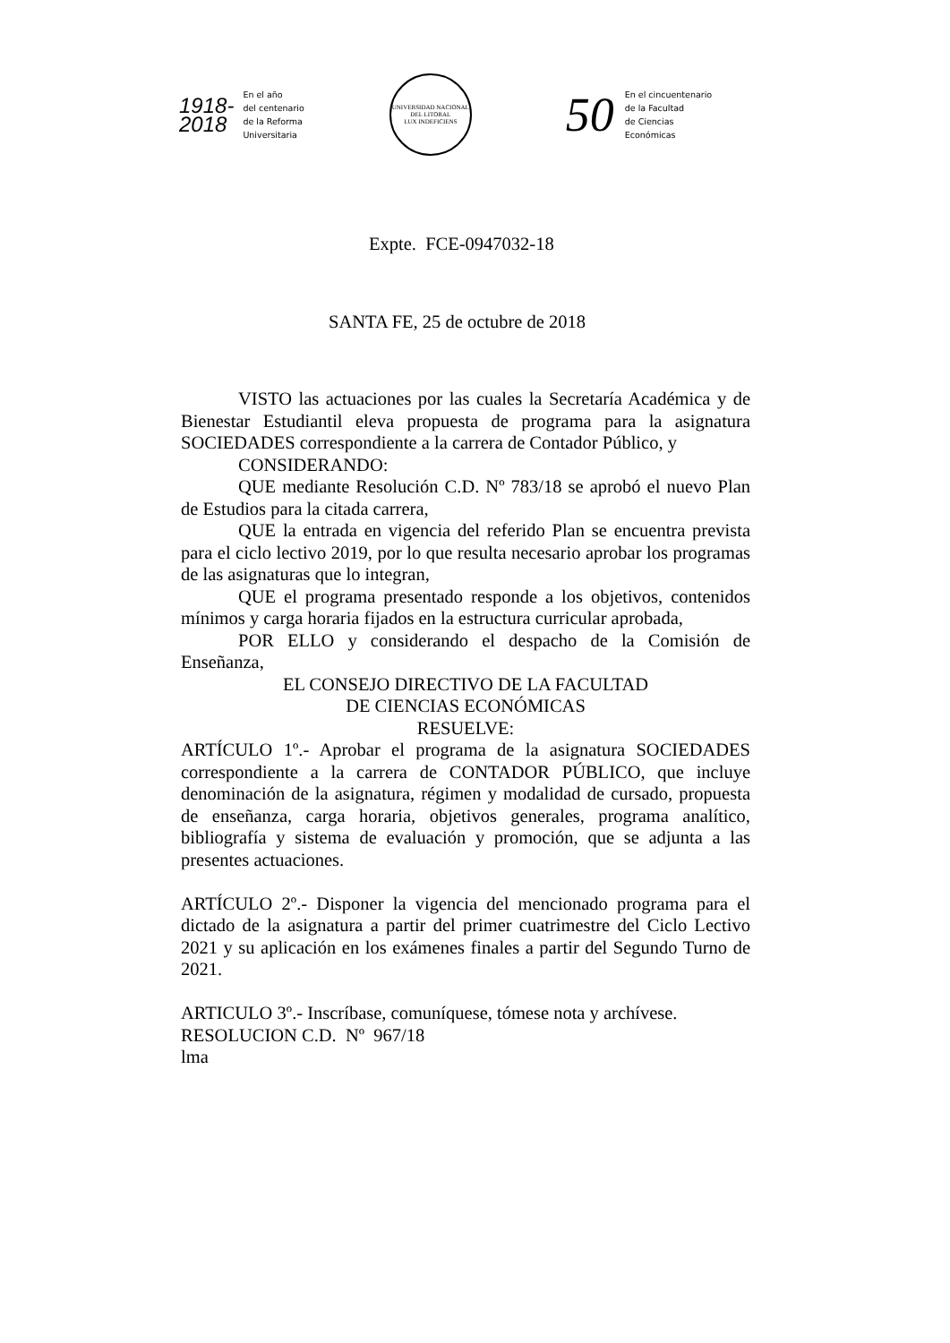1918-
2018
En el año
del centenario
de la Reforma
Universitaria
UNIVERSIDAD NACIONAL DEL LITORAL
LUX INDEFICIENS
50
En el cincuentenario
de la Facultad
de Ciencias
Económicas
Expte. FCE-0947032-18
SANTA FE, 25 de octubre de 2018
VISTO las actuaciones por las cuales la Secretaría Académica y de Bienestar Estudiantil eleva propuesta de programa para la asignatura SOCIEDADES correspondiente a la carrera de Contador Público, y
CONSIDERANDO:
QUE mediante Resolución C.D. Nº 783/18 se aprobó el nuevo Plan de Estudios para la citada carrera,
QUE la entrada en vigencia del referido Plan se encuentra prevista para el ciclo lectivo 2019, por lo que resulta necesario aprobar los programas de las asignaturas que lo integran,
QUE el programa presentado responde a los objetivos, contenidos mínimos y carga horaria fijados en la estructura curricular aprobada,
POR ELLO y considerando el despacho de la Comisión de Enseñanza,
EL CONSEJO DIRECTIVO DE LA FACULTAD
DE CIENCIAS ECONÓMICAS
RESUELVE:
ARTÍCULO 1º.- Aprobar el programa de la asignatura SOCIEDADES correspondiente a la carrera de CONTADOR PÚBLICO, que incluye denominación de la asignatura, régimen y modalidad de cursado, propuesta de enseñanza, carga horaria, objetivos generales, programa analítico, bibliografía y sistema de evaluación y promoción, que se adjunta a las presentes actuaciones.
ARTÍCULO 2º.- Disponer la vigencia del mencionado programa para el dictado de la asignatura a partir del primer cuatrimestre del Ciclo Lectivo 2021 y su aplicación en los exámenes finales a partir del Segundo Turno de 2021.
ARTICULO 3º.- Inscríbase, comuníquese, tómese nota y archívese.
RESOLUCION C.D. Nº 967/18
lma